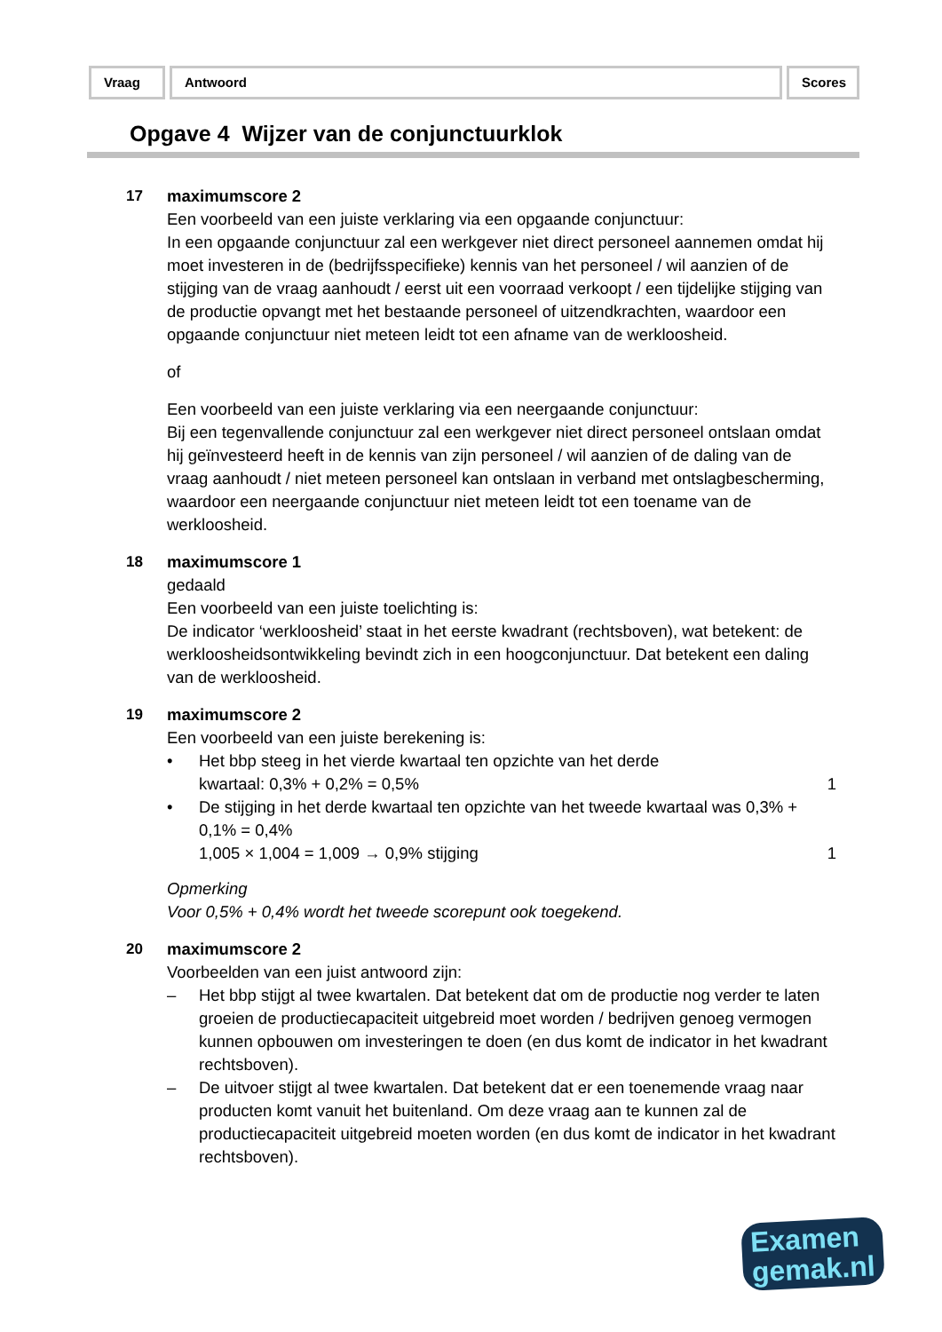Vraag Antwoord Scores
Opgave 4 Wijzer van de conjunctuurklok
17 maximumscore 2
Een voorbeeld van een juiste verklaring via een opgaande conjunctuur:
In een opgaande conjunctuur zal een werkgever niet direct personeel aannemen omdat hij moet investeren in de (bedrijfsspecifieke) kennis van het personeel / wil aanzien of de stijging van de vraag aanhoudt / eerst uit een voorraad verkoopt / een tijdelijke stijging van de productie opvangt met het bestaande personeel of uitzendkrachten, waardoor een opgaande conjunctuur niet meteen leidt tot een afname van de werkloosheid.
of
Een voorbeeld van een juiste verklaring via een neergaande conjunctuur:
Bij een tegenvallende conjunctuur zal een werkgever niet direct personeel ontslaan omdat hij geïnvesteerd heeft in de kennis van zijn personeel / wil aanzien of de daling van de vraag aanhoudt / niet meteen personeel kan ontslaan in verband met ontslagbescherming, waardoor een neergaande conjunctuur niet meteen leidt tot een toename van de werkloosheid.
18 maximumscore 1
gedaald
Een voorbeeld van een juiste toelichting is:
De indicator ‘werkloosheid’ staat in het eerste kwadrant (rechtsboven), wat betekent: de werkloosheidsontwikkeling bevindt zich in een hoogconjunctuur. Dat betekent een daling van de werkloosheid.
19 maximumscore 2
Een voorbeeld van een juiste berekening is:
• Het bbp steeg in het vierde kwartaal ten opzichte van het derde
kwartaal: 0,3% + 0,2% = 0,5%
1
• De stijging in het derde kwartaal ten opzichte van het tweede kwartaal was 0,3% + 0,1% = 0,4%
1,005 × 1,004 = 1,009 → 0,9% stijging
1
Opmerking
Voor 0,5% + 0,4% wordt het tweede scorepunt ook toegekend.
20 maximumscore 2
Voorbeelden van een juist antwoord zijn:
– Het bbp stijgt al twee kwartalen. Dat betekent dat om de productie nog verder te laten groeien de productiecapaciteit uitgebreid moet worden / bedrijven genoeg vermogen kunnen opbouwen om investeringen te doen (en dus komt de indicator in het kwadrant rechtsboven).
– De uitvoer stijgt al twee kwartalen. Dat betekent dat er een toenemende vraag naar producten komt vanuit het buitenland. Om deze vraag aan te kunnen zal de productiecapaciteit uitgebreid moeten worden (en dus komt de indicator in het kwadrant rechtsboven).
Examen
gemak.nl